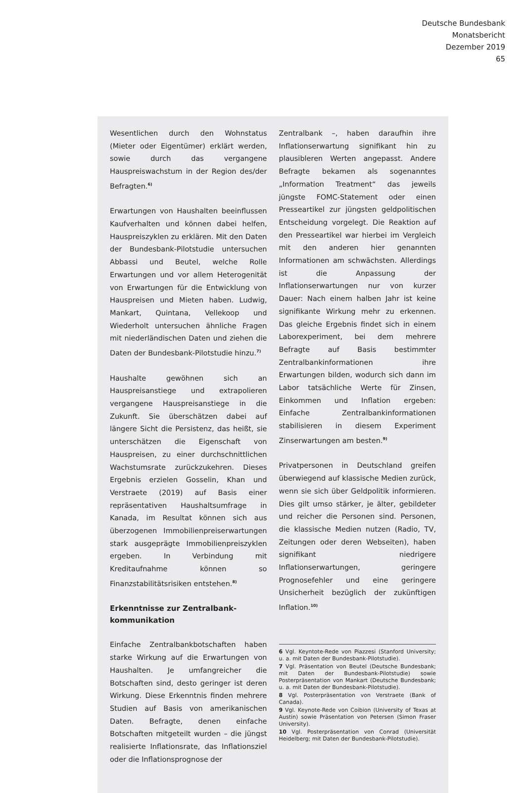Deutsche Bundesbank
Monatsbericht
Dezember 2019
65
Wesentlichen durch den Wohnstatus (Mieter oder Eigentümer) erklärt werden, sowie durch das vergangene Hauspreiswachstum in der Region des/der Befragten.<sup>6)</sup>
Erwartungen von Haushalten beeinflussen Kaufverhalten und können dabei helfen, Hauspreiszyklen zu erklären. Mit den Daten der Bundesbank-Pilotstudie untersuchen Abbassi und Beutel, welche Rolle Erwartungen und vor allem Heterogenität von Erwartungen für die Entwicklung von Hauspreisen und Mieten haben. Ludwig, Mankart, Quintana, Vellekoop und Wiederholt untersuchen ähnliche Fragen mit niederländischen Daten und ziehen die Daten der Bundesbank-Pilotstudie hinzu.<sup>7)</sup>
Haushalte gewöhnen sich an Hauspreisanstiege und extrapolieren vergangene Hauspreisanstiege in die Zukunft. Sie überschätzen dabei auf längere Sicht die Persistenz, das heißt, sie unterschätzen die Eigenschaft von Hauspreisen, zu einer durchschnittlichen Wachstumsrate zurückzukehren. Dieses Ergebnis erzielen Gosselin, Khan und Verstraete (2019) auf Basis einer repräsentativen Haushaltsumfrage in Kanada, im Resultat können sich aus überzogenen Immobilienpreiserwartungen stark ausgeprägte Immobilienpreiszyklen ergeben. In Verbindung mit Kreditaufnahme können so Finanzstabilitätsrisiken entstehen.<sup>8)</sup>
Erkenntnisse zur Zentralbank-
kommunikation
Einfache Zentralbankbotschaften haben starke Wirkung auf die Erwartungen von Haushalten. Je umfangreicher die Botschaften sind, desto geringer ist deren Wirkung. Diese Erkenntnis finden mehrere Studien auf Basis von amerikanischen Daten. Befragte, denen einfache Botschaften mitgeteilt wurden – die jüngst realisierte Inflationsrate, das Inflationsziel oder die Inflationsprognose der
Zentralbank –, haben daraufhin ihre Inflationserwartung signifikant hin zu plausibleren Werten angepasst. Andere Befragte bekamen als sogenanntes „Information Treatment“ das jeweils jüngste FOMC-Statement oder einen Presseartikel zur jüngsten geldpolitischen Entscheidung vorgelegt. Die Reaktion auf den Presseartikel war hierbei im Vergleich mit den anderen hier genannten Informationen am schwächsten. Allerdings ist die Anpassung der Inflationserwartungen nur von kurzer Dauer: Nach einem halben Jahr ist keine signifikante Wirkung mehr zu erkennen. Das gleiche Ergebnis findet sich in einem Laborexperiment, bei dem mehrere Befragte auf Basis bestimmter Zentralbankinformationen ihre Erwartungen bilden, wodurch sich dann im Labor tatsächliche Werte für Zinsen, Einkommen und Inflation ergeben: Einfache Zentralbankinformationen stabilisieren in diesem Experiment Zinserwartungen am besten.<sup>9)</sup>
Privatpersonen in Deutschland greifen überwiegend auf klassische Medien zurück, wenn sie sich über Geldpolitik informieren. Dies gilt umso stärker, je älter, gebildeter und reicher die Personen sind. Personen, die klassische Medien nutzen (Radio, TV, Zeitungen oder deren Webseiten), haben signifikant niedrigere Inflationserwartungen, geringere Prognosefehler und eine geringere Unsicherheit bezüglich der zukünftigen Inflation.<sup>10)</sup>
6 Vgl. Keyntote-Rede von Piazzesi (Stanford University; u. a. mit Daten der Bundesbank-Pilotstudie).
7 Vgl. Präsentation von Beutel (Deutsche Bundesbank; mit Daten der Bundesbank-Pilotstudie) sowie Posterpräsentation von Mankart (Deutsche Bundesbank; u. a. mit Daten der Bundesbank-Pilotstudie).
8 Vgl. Posterpräsentation von Verstraete (Bank of Canada).
9 Vgl. Keynote-Rede von Coibion (University of Texas at Austin) sowie Präsentation von Petersen (Simon Fraser University).
10 Vgl. Posterpräsentation von Conrad (Universität Heidelberg; mit Daten der Bundesbank-Pilotstudie).